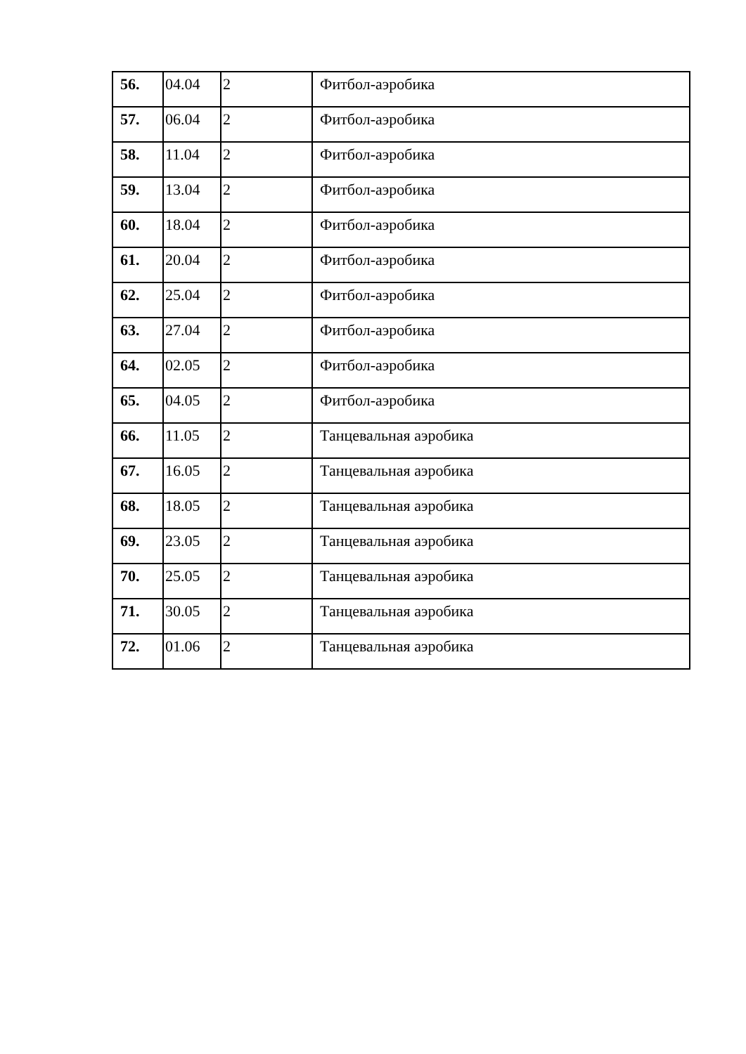| 56. | 04.04 | 2 | Фитбол-аэробика |
| 57. | 06.04 | 2 | Фитбол-аэробика |
| 58. | 11.04 | 2 | Фитбол-аэробика |
| 59. | 13.04 | 2 | Фитбол-аэробика |
| 60. | 18.04 | 2 | Фитбол-аэробика |
| 61. | 20.04 | 2 | Фитбол-аэробика |
| 62. | 25.04 | 2 | Фитбол-аэробика |
| 63. | 27.04 | 2 | Фитбол-аэробика |
| 64. | 02.05 | 2 | Фитбол-аэробика |
| 65. | 04.05 | 2 | Фитбол-аэробика |
| 66. | 11.05 | 2 | Танцевальная аэробика |
| 67. | 16.05 | 2 | Танцевальная аэробика |
| 68. | 18.05 | 2 | Танцевальная аэробика |
| 69. | 23.05 | 2 | Танцевальная аэробика |
| 70. | 25.05 | 2 | Танцевальная аэробика |
| 71. | 30.05 | 2 | Танцевальная аэробика |
| 72. | 01.06 | 2 | Танцевальная аэробика |